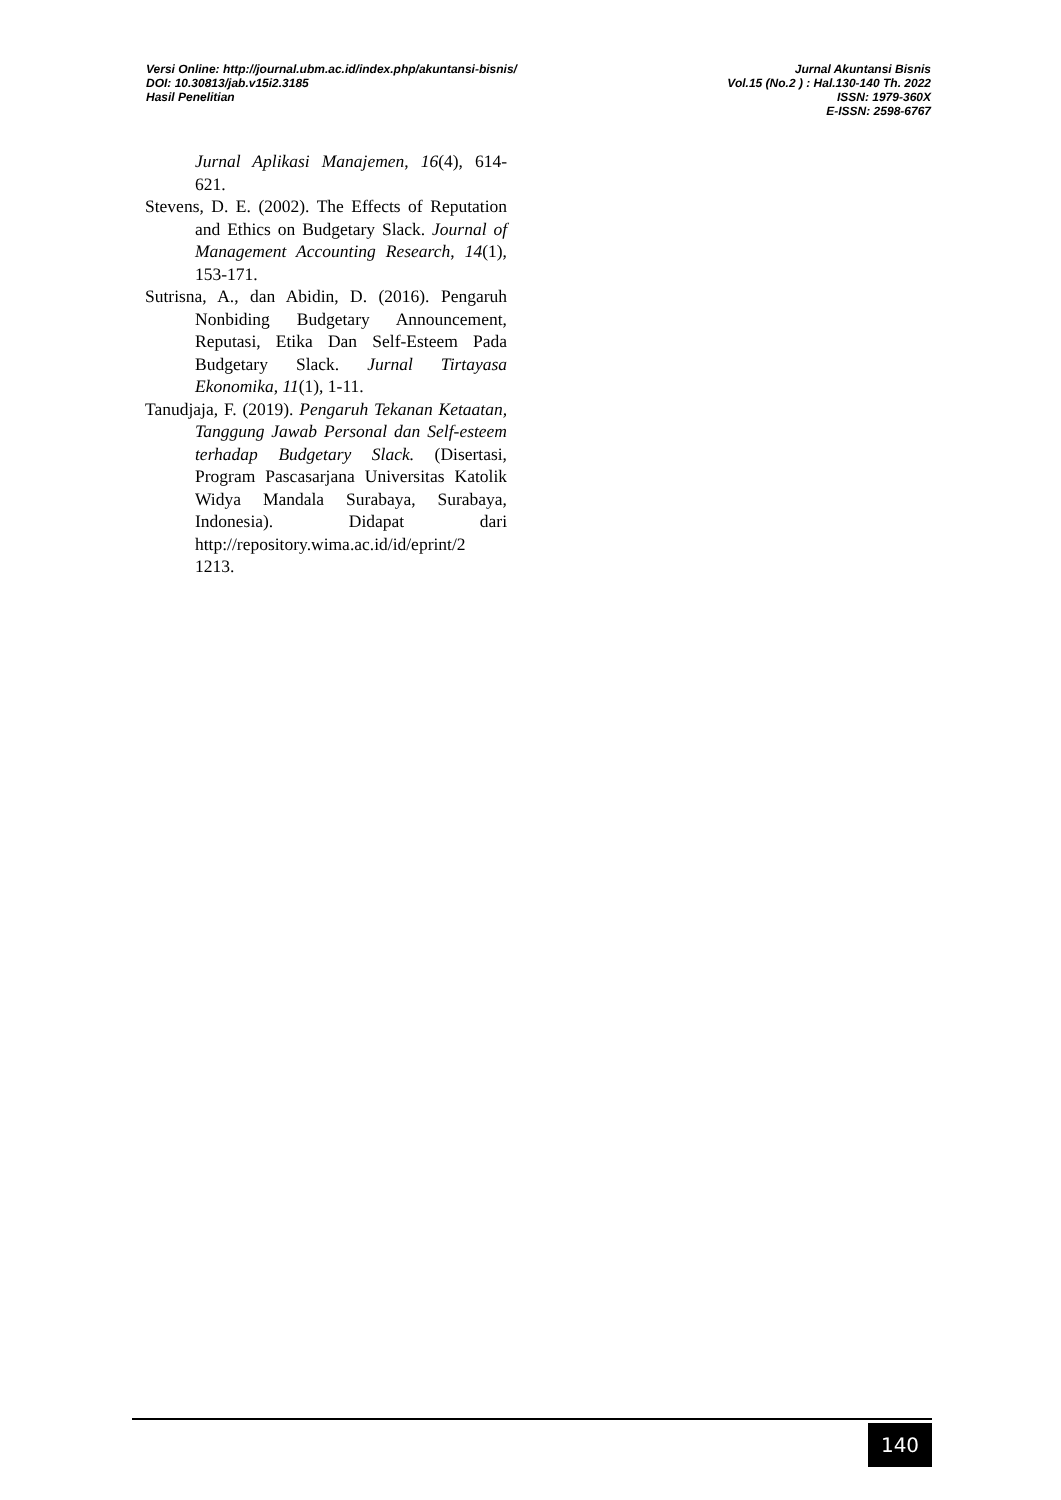Versi Online: http://journal.ubm.ac.id/index.php/akuntansi-bisnis/
DOI: 10.30813/jab.v15i2.3185
Hasil Penelitian
Jurnal Akuntansi Bisnis
Vol.15 (No.2 ) : Hal.130-140 Th. 2022
ISSN: 1979-360X
E-ISSN: 2598-6767
Jurnal Aplikasi Manajemen, 16(4), 614-621.
Stevens, D. E. (2002). The Effects of Reputation and Ethics on Budgetary Slack. Journal of Management Accounting Research, 14(1), 153-171.
Sutrisna, A., dan Abidin, D. (2016). Pengaruh Nonbiding Budgetary Announcement, Reputasi, Etika Dan Self-Esteem Pada Budgetary Slack. Jurnal Tirtayasa Ekonomika, 11(1), 1-11.
Tanudjaja, F. (2019). Pengaruh Tekanan Ketaatan, Tanggung Jawab Personal dan Self-esteem terhadap Budgetary Slack. (Disertasi, Program Pascasarjana Universitas Katolik Widya Mandala Surabaya, Surabaya, Indonesia). Didapat dari http://repository.wima.ac.id/id/eprint/2 1213.
140